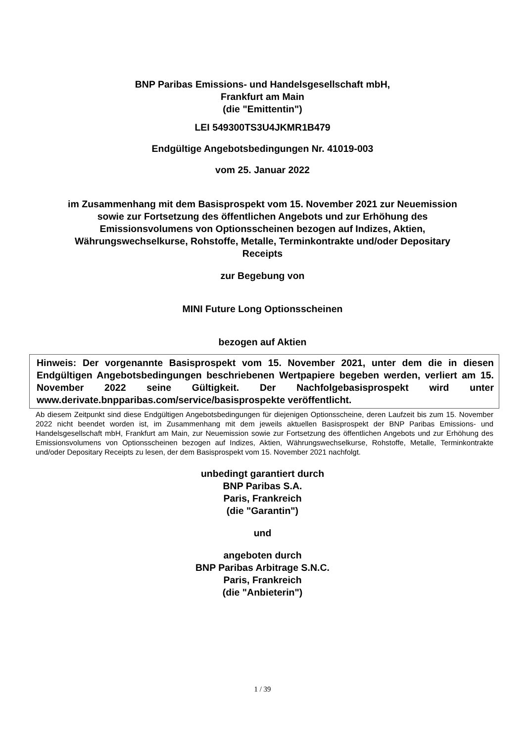BNP Paribas Emissions- und Handelsgesellschaft mbH,
Frankfurt am Main
(die "Emittentin")
LEI 549300TS3U4JKMR1B479
Endgültige Angebotsbedingungen Nr. 41019-003
vom 25. Januar 2022
im Zusammenhang mit dem Basisprospekt vom 15. November 2021 zur Neuemission
sowie zur Fortsetzung des öffentlichen Angebots und zur Erhöhung des
Emissionsvolumens von Optionsscheinen bezogen auf Indizes, Aktien,
Währungswechselkurse, Rohstoffe, Metalle, Terminkontrakte und/oder Depositary
Receipts
zur Begebung von
MINI Future Long Optionsscheinen
bezogen auf Aktien
Hinweis: Der vorgenannte Basisprospekt vom 15. November 2021, unter dem die in diesen Endgültigen Angebotsbedingungen beschriebenen Wertpapiere begeben werden, verliert am 15. November 2022 seine Gültigkeit. Der Nachfolgebasisprospekt wird unter www.derivate.bnpparibas.com/service/basisprospekte veröffentlicht.
Ab diesem Zeitpunkt sind diese Endgültigen Angebotsbedingungen für diejenigen Optionsscheine, deren Laufzeit bis zum 15. November 2022 nicht beendet worden ist, im Zusammenhang mit dem jeweils aktuellen Basisprospekt der BNP Paribas Emissions- und Handelsgesellschaft mbH, Frankfurt am Main, zur Neuemission sowie zur Fortsetzung des öffentlichen Angebots und zur Erhöhung des Emissionsvolumens von Optionsscheinen bezogen auf Indizes, Aktien, Währungswechselkurse, Rohstoffe, Metalle, Terminkontrakte und/oder Depositary Receipts zu lesen, der dem Basisprospekt vom 15. November 2021 nachfolgt.
unbedingt garantiert durch
BNP Paribas S.A.
Paris, Frankreich
(die "Garantin")
und
angeboten durch
BNP Paribas Arbitrage S.N.C.
Paris, Frankreich
(die "Anbieterin")
1 / 39